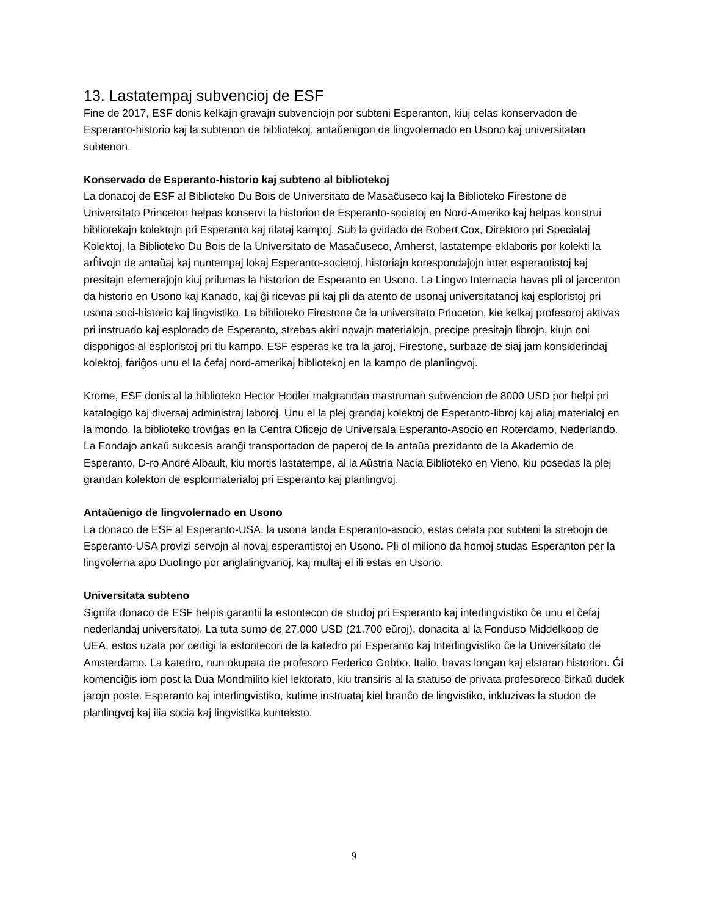13. Lastatempaj subvencioj de ESF
Fine de 2017, ESF donis kelkajn gravajn subvenciojn por subteni Esperanton, kiuj celas konservadon de Esperanto-historio kaj la subtenon de bibliotekoj, antaŭenigon de lingvolernado en Usono kaj universitatan subtenon.
Konservado de Esperanto-historio kaj subteno al bibliotekoj
La donacoj de ESF al Biblioteko Du Bois de Universitato de Masaĉuseco kaj la Biblioteko Firestone de Universitato Princeton helpas konservi la historion de Esperanto-societoj en Nord-Ameriko kaj helpas konstrui bibliotekajn kolektojn pri Esperanto kaj rilataj kampoj. Sub la gvidado de Robert Cox, Direktoro pri Specialaj Kolektoj, la Biblioteko Du Bois de la Universitato de Masaĉuseco, Amherst, lastatempe eklaboris por kolekti la arĥivojn de antaŭaj kaj nuntempaj lokaj Esperanto-societoj, historiajn korespondaĵojn inter esperantistoj kaj presitajn efemeraĵojn kiuj prilumas la historion de Esperanto en Usono. La Lingvo Internacia havas pli ol jarcenton da historio en Usono kaj Kanado, kaj ĝi ricevas pli kaj pli da atento de usonaj universitatanoj kaj esploristoj pri usona soci-historio kaj lingvistiko. La biblioteko Firestone ĉe la universitato Princeton, kie kelkaj profesoroj aktivas pri instruado kaj esplorado de Esperanto, strebas akiri novajn materialojn, precipe presitajn librojn, kiujn oni disponigos al esploristoj pri tiu kampo. ESF esperas ke tra la jaroj, Firestone, surbaze de siaj jam konsiderindaj kolektoj, fariĝos unu el la ĉefaj nord-amerikaj bibliotekoj en la kampo de planlingvoj.
Krome, ESF donis al la biblioteko Hector Hodler malgrandan mastruman subvencion de 8000 USD por helpi pri katalogigo kaj diversaj administraj laboroj. Unu el la plej grandaj kolektoj de Esperanto-libroj kaj aliaj materialoj en la mondo, la biblioteko troviĝas en la Centra Oficejo de Universala Esperanto-Asocio en Roterdamo, Nederlando. La Fondaĵo ankaŭ sukcesis aranĝi transportadon de paperoj de la antaŭa prezidanto de la Akademio de Esperanto, D-ro André Albault, kiu mortis lastatempe, al la Aŭstria Nacia Biblioteko en Vieno, kiu posedas la plej grandan kolekton de esplormaterialoj pri Esperanto kaj planlingvoj.
Antaŭenigo de lingvolernado en Usono
La donaco de ESF al Esperanto-USA, la usona landa Esperanto-asocio, estas celata por subteni la strebojn de Esperanto-USA provizi servojn al novaj esperantistoj en Usono. Pli ol miliono da homoj studas Esperanton per la lingvolerna apo Duolingo por anglalingvanoj, kaj multaj el ili estas en Usono.
Universitata subteno
Signifa donaco de ESF helpis garantii la estontecon de studoj pri Esperanto kaj interlingvistiko ĉe unu el ĉefaj nederlandaj universitatoj. La tuta sumo de 27.000 USD (21.700 eŭroj), donacita al la Fonduso Middelkoop de UEA, estos uzata por certigi la estontecon de la katedro pri Esperanto kaj Interlingvistiko ĉe la Universitato de Amsterdamo. La katedro, nun okupata de profesoro Federico Gobbo, Italio, havas longan kaj elstaran historion. Ĝi komenciĝis iom post la Dua Mondmilito kiel lektorato, kiu transiris al la statuso de privata profesoreco ĉirkaŭ dudek jarojn poste. Esperanto kaj interlingvistiko, kutime instruataj kiel branĉo de lingvistiko, inkluzivas la studon de planlingvoj kaj ilia socia kaj lingvistika kunteksto.
9